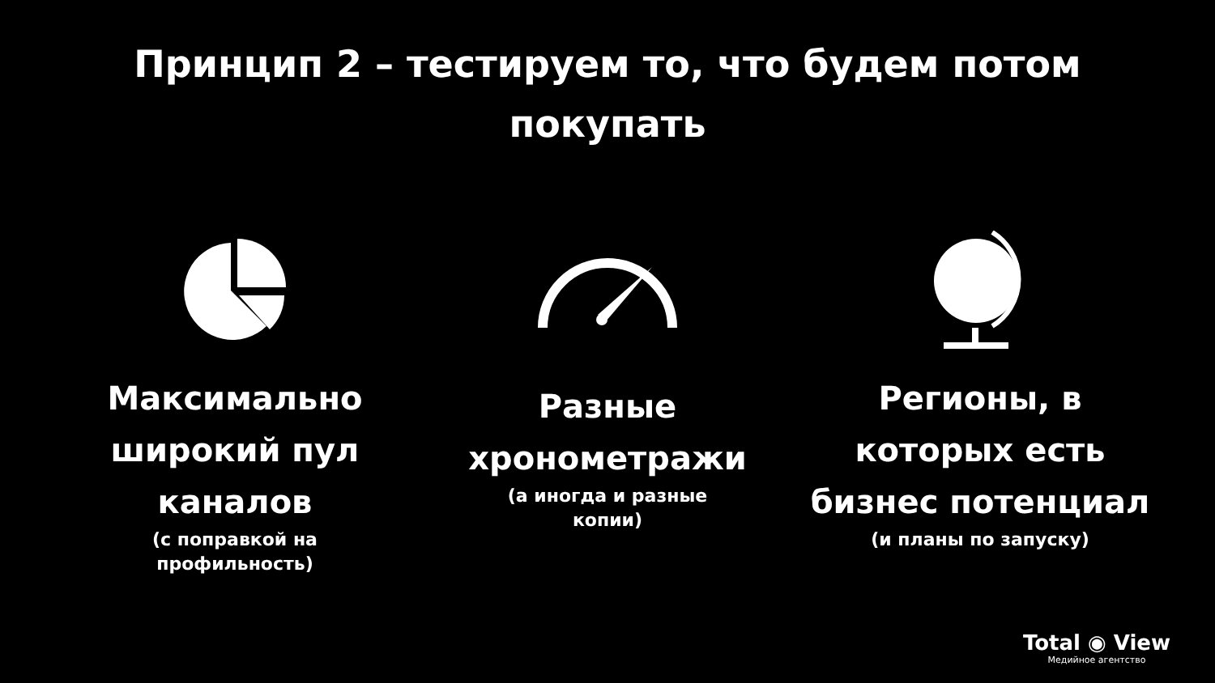Принцип 2 – тестируем то, что будем потом
покупать
Максимально
широкий пул
каналов
(с поправкой на
профильность)
Разные
хронометражи
(а иногда и разные
копии)
Регионы, в
которых есть
бизнес потенциал
(и планы по запуску)
Total ◉ View
Медийное агентство